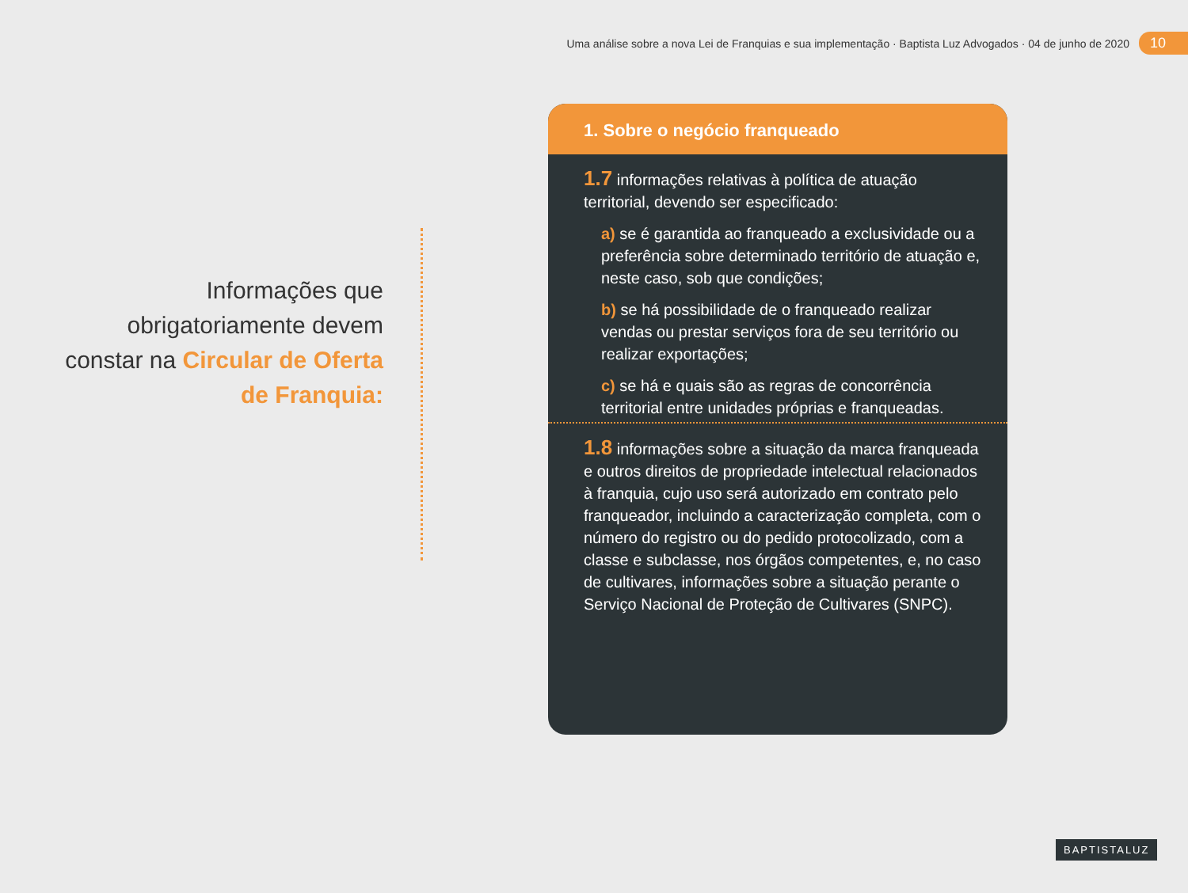Uma análise sobre a nova Lei de Franquias e sua implementação · Baptista Luz Advogados · 04 de junho de 2020 10
Informações que obrigatoriamente devem constar na Circular de Oferta de Franquia:
1. Sobre o negócio franqueado
1.7 informações relativas à política de atuação territorial, devendo ser especificado:
a) se é garantida ao franqueado a exclusividade ou a preferência sobre determinado território de atuação e, neste caso, sob que condições;
b) se há possibilidade de o franqueado realizar vendas ou prestar serviços fora de seu território ou realizar exportações;
c) se há e quais são as regras de concorrência territorial entre unidades próprias e franqueadas.
1.8 informações sobre a situação da marca franqueada e outros direitos de propriedade intelectual relacionados à franquia, cujo uso será autorizado em contrato pelo franqueador, incluindo a caracterização completa, com o número do registro ou do pedido protocolizado, com a classe e subclasse, nos órgãos competentes, e, no caso de cultivares, informações sobre a situação perante o Serviço Nacional de Proteção de Cultivares (SNPC).
BAPTISTALUZ